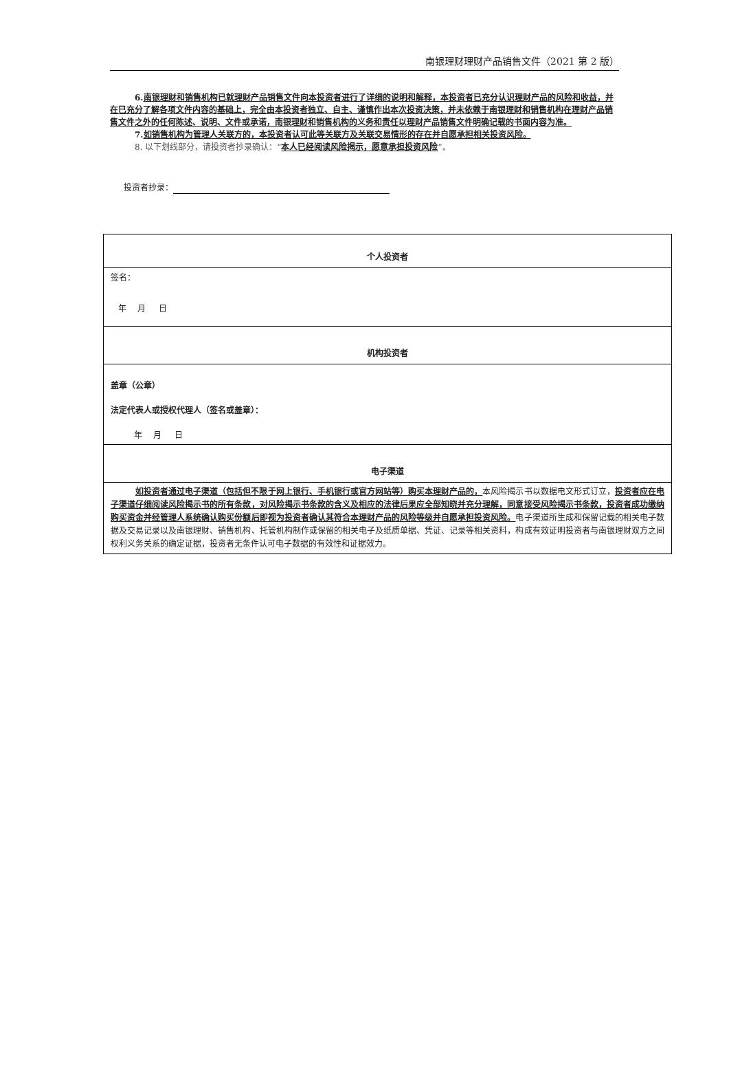南银理财理财产品销售文件（2021 第 2 版）
6. 南银理财和销售机构已就理财产品销售文件向本投资者进行了详细的说明和解释，本投资者已充分认识理财产品的风险和收益，并在已充分了解各项文件内容的基础上，完全由本投资者独立、自主、谨慎作出本次投资决策，并未依赖于南银理财和销售机构在理财产品销售文件之外的任何陈述、说明、文件或承诺，南银理财和销售机构的义务和责任以理财产品销售文件明确记载的书面内容为准。
7. 如销售机构为管理人关联方的，本投资者认可此等关联方及关联交易情形的存在并自愿承担相关投资风险。
8. 以下划线部分，请投资者抄录确认：“本人已经阅读风险揭示，愿意承担投资风险”。
投资者抄录：
| 个人投资者 |
| 签名： 年 月 日 |
| 机构投资者 |
| 盖章（公章） 法定代表人或授权代理人（签名或盖章）： 年 月 日 |
| 电子渠道 |
| 如投资者通过电子渠道（包括但不限于网上银行、手机银行或官方网站等）购买本理财产品的， 本风险揭示书以数据电文形式订立， 投资者应在电子渠道仔细阅读风险揭示书的所有条款，对风险揭示书条款的含义及相应的法律后果应全部知晓并充分理解，同意接受风险揭示书条款，投资者成功缴纳购买资金并经管理人系统确认购买份额后即视为投资者确认其符合本理财产品的风险等级并自愿承担投资风险。 电子渠道所生成和保留记载的相关电子数据及交易记录以及南银理财、销售机构、托管机构制作或保留的相关电子及纸质单据、凭证、记录等相关资料，构成有效证明投资者与南银理财双方之间权利义务关系的确定证据，投资者无条件认可电子数据的有效性和证据效力。 |